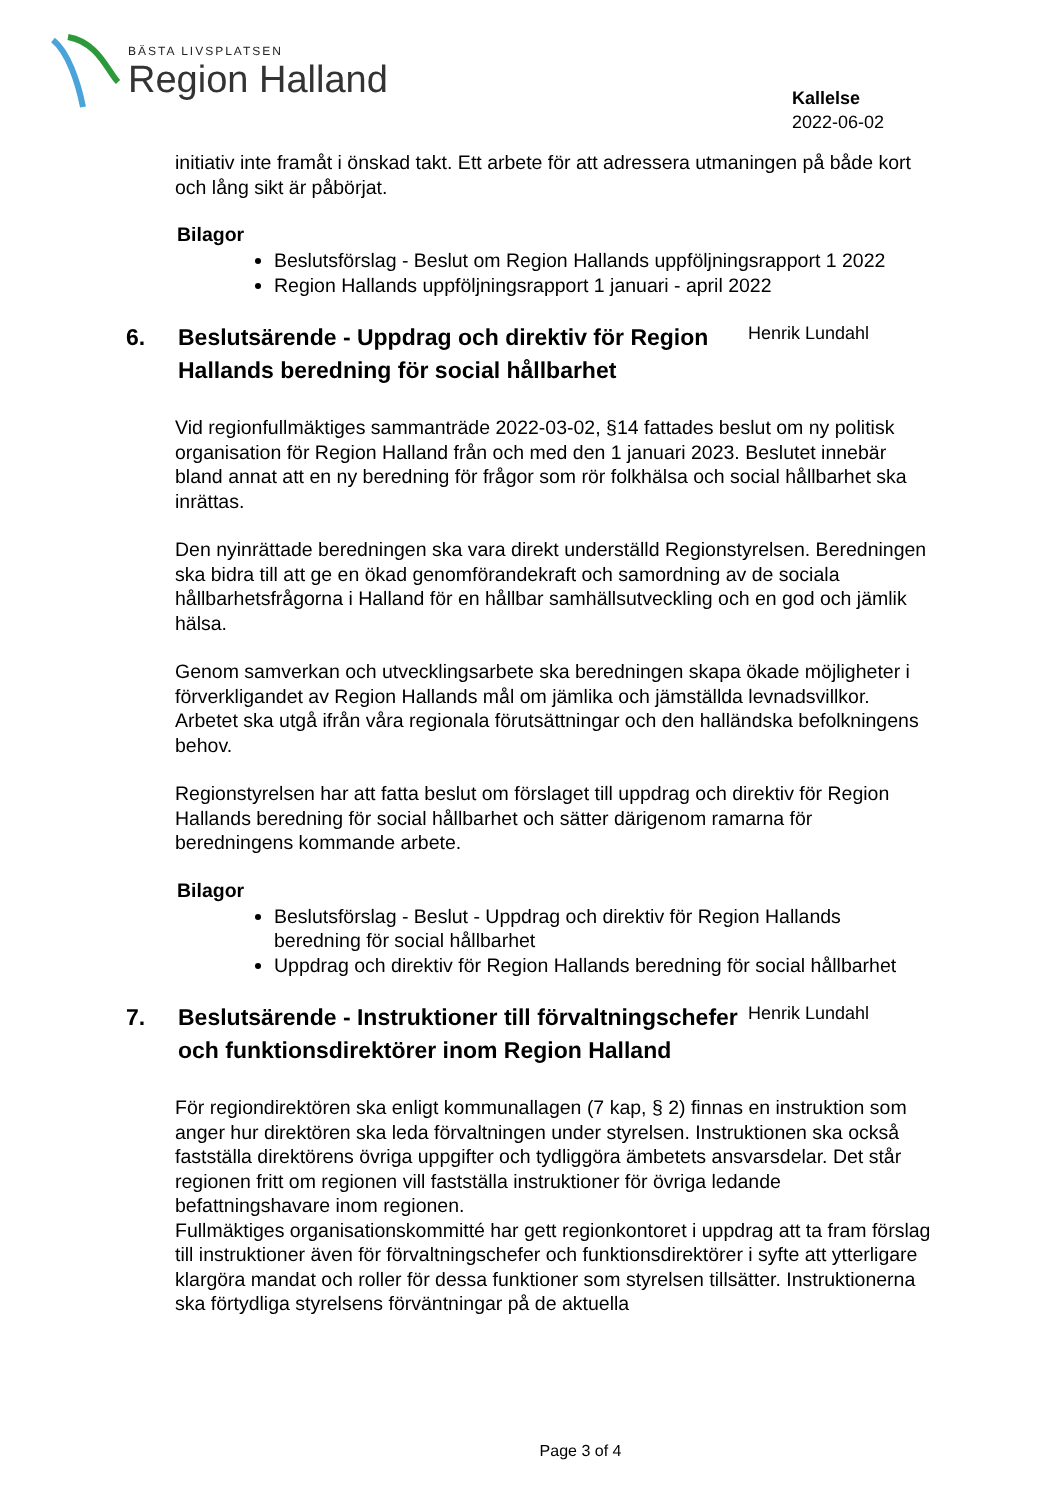BÄSTA LIVSPLATSEN
Region Halland
Kallelse
2022-06-02
initiativ inte framåt i önskad takt. Ett arbete för att adressera utmaningen på både kort och lång sikt är påbörjat.
Bilagor
Beslutsförslag - Beslut om Region Hallands uppföljningsrapport 1 2022
Region Hallands uppföljningsrapport 1 januari - april 2022
6. Beslutsärende - Uppdrag och direktiv för Region Hallands beredning för social hållbarhet
Henrik Lundahl
Vid regionfullmäktiges sammanträde 2022-03-02, §14 fattades beslut om ny politisk organisation för Region Halland från och med den 1 januari 2023. Beslutet innebär bland annat att en ny beredning för frågor som rör folkhälsa och social hållbarhet ska inrättas.
Den nyinrättade beredningen ska vara direkt underställd Regionstyrelsen. Beredningen ska bidra till att ge en ökad genomförandekraft och samordning av de sociala hållbarhetsfrågorna i Halland för en hållbar samhällsutveckling och en god och jämlik hälsa.
Genom samverkan och utvecklingsarbete ska beredningen skapa ökade möjligheter i förverkligandet av Region Hallands mål om jämlika och jämställda levnadsvillkor. Arbetet ska utgå ifrån våra regionala förutsättningar och den halländska befolkningens behov.
Regionstyrelsen har att fatta beslut om förslaget till uppdrag och direktiv för Region Hallands beredning för social hållbarhet och sätter därigenom ramarna för beredningens kommande arbete.
Bilagor
Beslutsförslag - Beslut - Uppdrag och direktiv för Region Hallands beredning för social hållbarhet
Uppdrag och direktiv för Region Hallands beredning för social hållbarhet
7. Beslutsärende - Instruktioner till förvaltningschefer och funktionsdirektörer inom Region Halland
Henrik Lundahl
För regiondirektören ska enligt kommunallagen (7 kap, § 2) finnas en instruktion som anger hur direktören ska leda förvaltningen under styrelsen. Instruktionen ska också fastställa direktörens övriga uppgifter och tydliggöra ämbetets ansvarsdelar. Det står regionen fritt om regionen vill fastställa instruktioner för övriga ledande befattningshavare inom regionen.
Fullmäktiges organisationskommitté har gett regionkontoret i uppdrag att ta fram förslag till instruktioner även för förvaltningschefer och funktionsdirektörer i syfte att ytterligare klargöra mandat och roller för dessa funktioner som styrelsen tillsätter. Instruktionerna ska förtydliga styrelsens förväntningar på de aktuella
Page 3 of 4